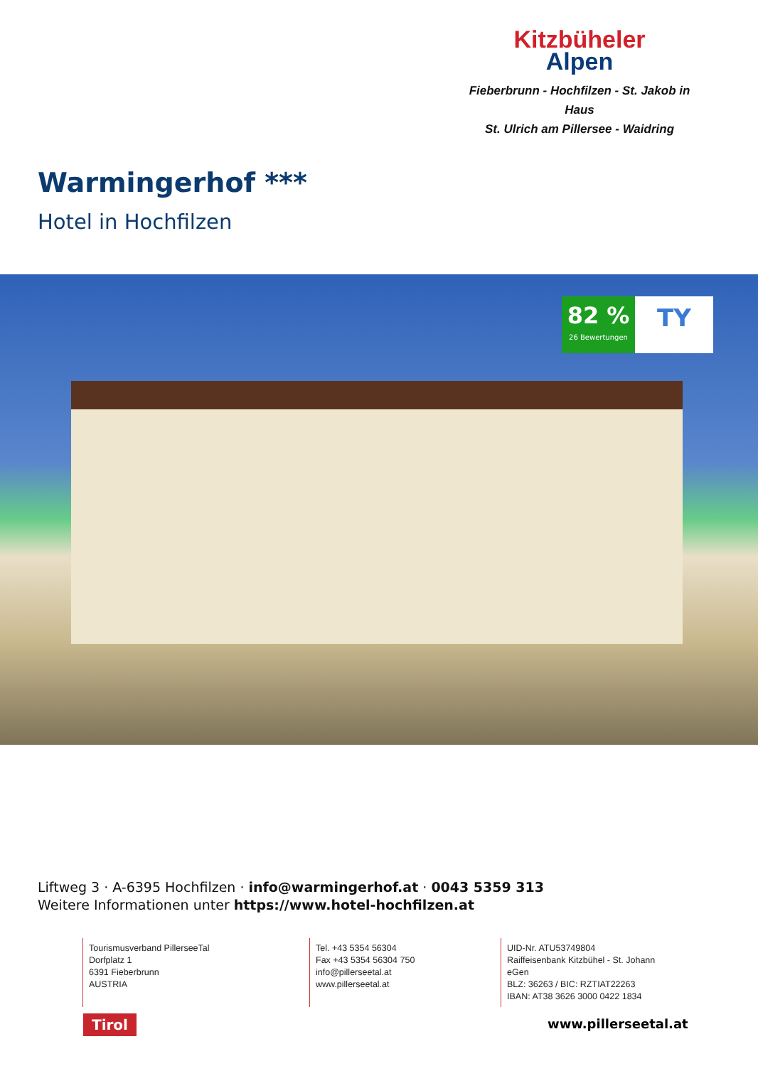Kitzbüheler
Alpen
Fieberbrunn - Hochfilzen - St. Jakob in Haus
St. Ulrich am Pillersee - Waidring
Warmingerhof ***
Hotel in Hochfilzen
82 %
26 Bewertungen
TY
Liftweg 3 · A-6395 Hochfilzen · info@warmingerhof.at · 0043 5359 313
Weitere Informationen unter https://www.hotel-hochfilzen.at
Tourismusverband PillerseeTal
Dorfplatz 1
6391 Fieberbrunn
AUSTRIA
Tel. +43 5354 56304
Fax +43 5354 56304 750
info@pillerseetal.at
www.pillerseetal.at
UID-Nr. ATU53749804
Raiffeisenbank Kitzbühel - St. Johann eGen
BLZ: 36263 / BIC: RZTIAT22263
IBAN: AT38 3626 3000 0422 1834
Tirol www.pillerseetal.at